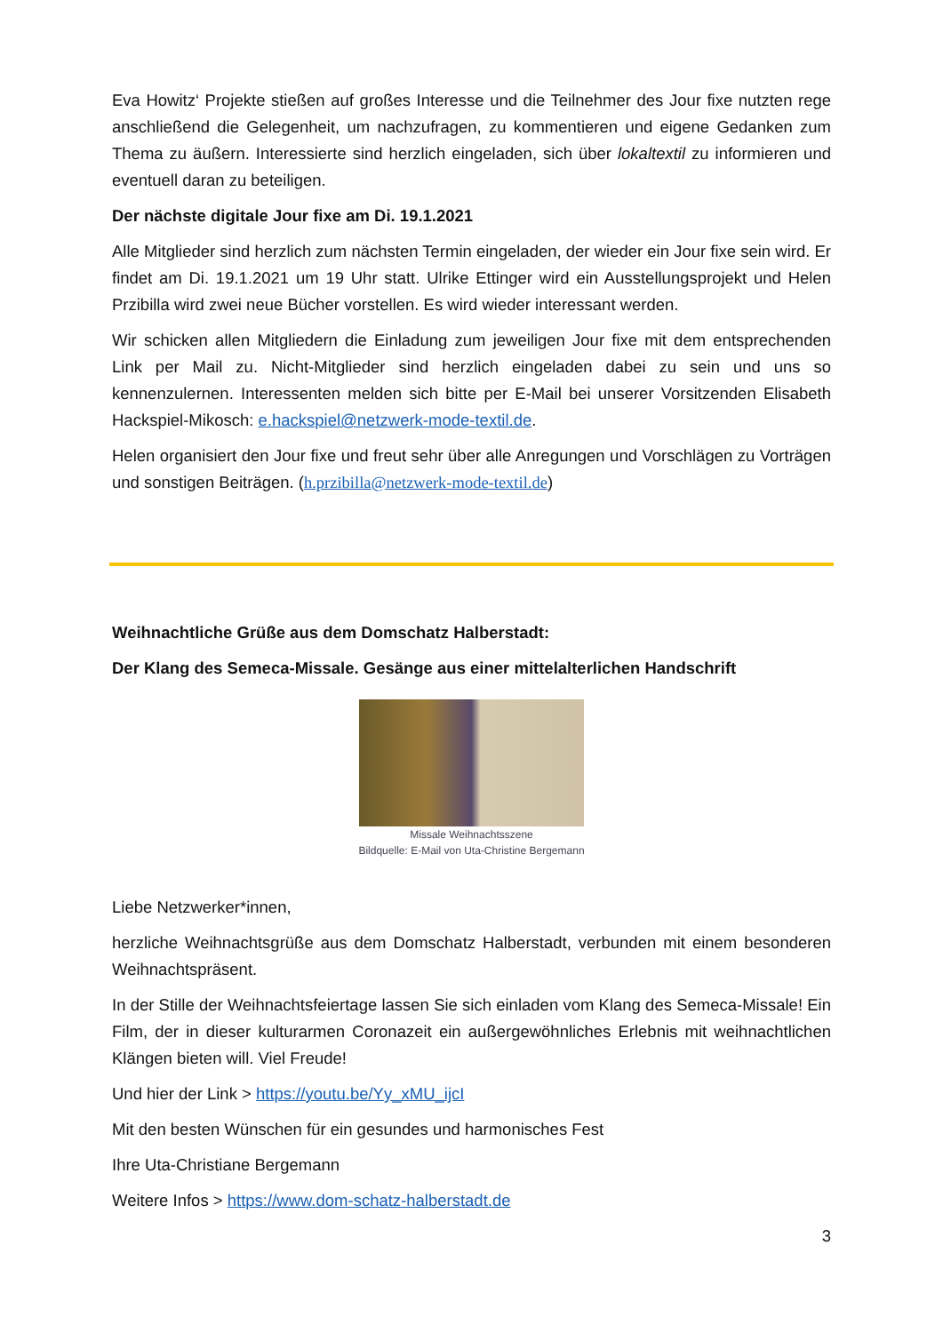Eva Howitz‘ Projekte stießen auf großes Interesse und die Teilnehmer des Jour fixe nutzten rege anschließend die Gelegenheit, um nachzufragen, zu kommentieren und eigene Gedanken zum Thema zu äußern. Interessierte sind herzlich eingeladen, sich über lokaltextil zu informieren und eventuell daran zu beteiligen.
Der nächste digitale Jour fixe am Di. 19.1.2021
Alle Mitglieder sind herzlich zum nächsten Termin eingeladen, der wieder ein Jour fixe sein wird. Er findet am Di. 19.1.2021 um 19 Uhr statt. Ulrike Ettinger wird ein Ausstellungsprojekt und Helen Przibilla wird zwei neue Bücher vorstellen. Es wird wieder interessant werden.
Wir schicken allen Mitgliedern die Einladung zum jeweiligen Jour fixe mit dem entsprechenden Link per Mail zu. Nicht-Mitglieder sind herzlich eingeladen dabei zu sein und uns so kennenzulernen. Interessenten melden sich bitte per E-Mail bei unserer Vorsitzenden Elisabeth Hackspiel-Mikosch: e.hackspiel@netzwerk-mode-textil.de.
Helen organisiert den Jour fixe und freut sehr über alle Anregungen und Vorschlägen zu Vorträgen und sonstigen Beiträgen. (h.przibilla@netzwerk-mode-textil.de)
Weihnachtliche Grüße aus dem Domschatz Halberstadt:
Der Klang des Semeca-Missale. Gesänge aus einer mittelalterlichen Handschrift
Missale Weihnachtsszene
Bildquelle: E-Mail von Uta-Christine Bergemann
Liebe Netzwerker*innen,
herzliche Weihnachtsgrüße aus dem Domschatz Halberstadt, verbunden mit einem besonderen Weihnachtspräsent.
In der Stille der Weihnachtsfeiertage lassen Sie sich einladen vom Klang des Semeca-Missale! Ein Film, der in dieser kulturarmen Coronazeit ein außergewöhnliches Erlebnis mit weihnachtlichen Klängen bieten will. Viel Freude!
Und hier der Link > https://youtu.be/Yy_xMU_ijcI
Mit den besten Wünschen für ein gesundes und harmonisches Fest
Ihre Uta-Christiane Bergemann
Weitere Infos > https://www.dom-schatz-halberstadt.de
3